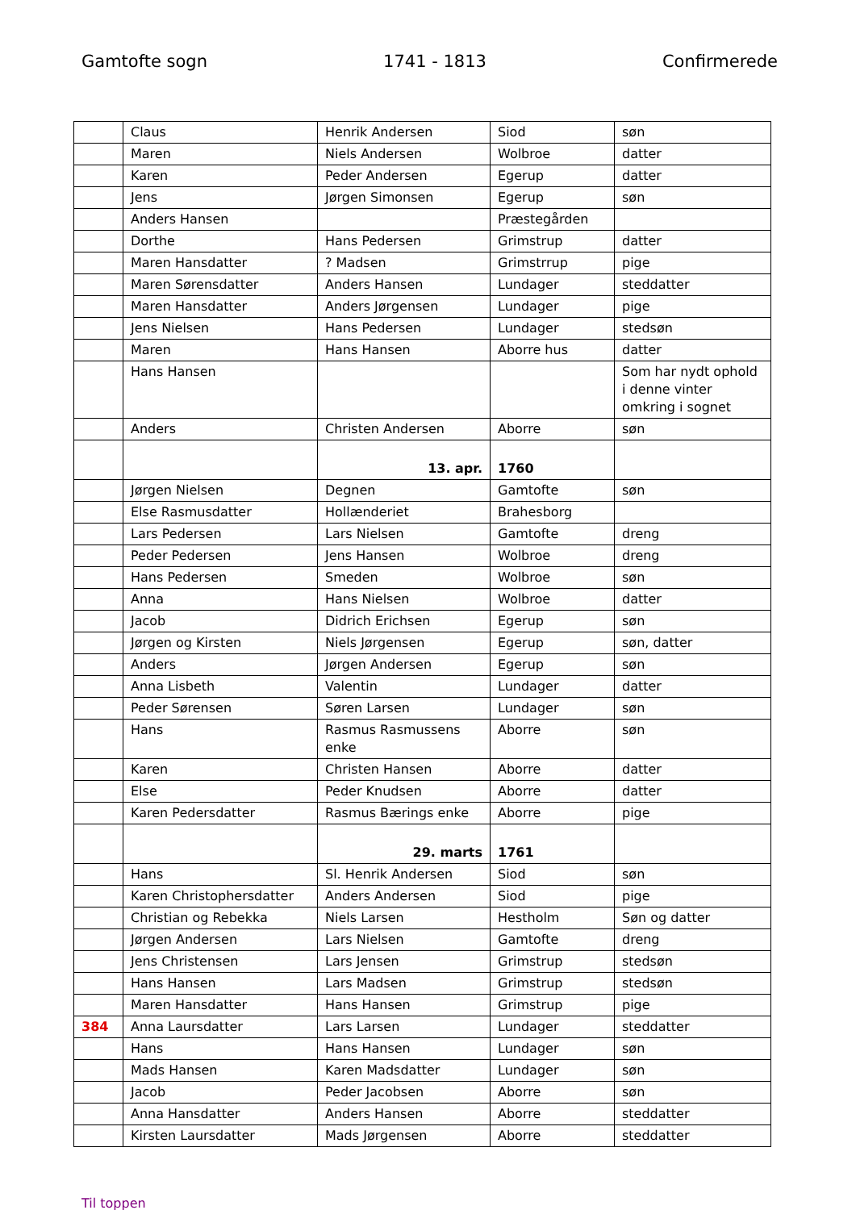Gamtofte sogn 1741 - 1813 Confirmerede
| | Claus | Henrik Andersen | Siod | søn |
| | Maren | Niels Andersen | Wolbroe | datter |
| | Karen | Peder Andersen | Egerup | datter |
| | Jens | Jørgen Simonsen | Egerup | søn |
| | Anders Hansen | | Præstegården | |
| | Dorthe | Hans Pedersen | Grimstrup | datter |
| | Maren Hansdatter | ? Madsen | Grimstrrup | pige |
| | Maren Sørensdatter | Anders Hansen | Lundager | steddatter |
| | Maren Hansdatter | Anders Jørgensen | Lundager | pige |
| | Jens Nielsen | Hans Pedersen | Lundager | stedsøn |
| | Maren | Hans Hansen | Aborre hus | datter |
| | Hans Hansen | | | Som har nydt ophold i denne vinter omkring i sognet |
| | Anders | Christen Andersen | Aborre | søn |
| | | 13. apr. | 1760 | |
| | Jørgen Nielsen | Degnen | Gamtofte | søn |
| | Else Rasmusdatter | Hollænderiet | Brahesborg | |
| | Lars Pedersen | Lars Nielsen | Gamtofte | dreng |
| | Peder Pedersen | Jens Hansen | Wolbroe | dreng |
| | Hans Pedersen | Smeden | Wolbroe | søn |
| | Anna | Hans Nielsen | Wolbroe | datter |
| | Jacob | Didrich Erichsen | Egerup | søn |
| | Jørgen og Kirsten | Niels Jørgensen | Egerup | søn, datter |
| | Anders | Jørgen Andersen | Egerup | søn |
| | Anna Lisbeth | Valentin | Lundager | datter |
| | Peder Sørensen | Søren Larsen | Lundager | søn |
| | Hans | Rasmus Rasmussens enke | Aborre | søn |
| | Karen | Christen Hansen | Aborre | datter |
| | Else | Peder Knudsen | Aborre | datter |
| | Karen Pedersdatter | Rasmus Bærings enke | Aborre | pige |
| | | 29. marts | 1761 | |
| | Hans | Sl. Henrik Andersen | Siod | søn |
| | Karen Christophersdatter | Anders Andersen | Siod | pige |
| | Christian og Rebekka | Niels Larsen | Hestholm | Søn og datter |
| | Jørgen Andersen | Lars Nielsen | Gamtofte | dreng |
| | Jens Christensen | Lars Jensen | Grimstrup | stedsøn |
| | Hans Hansen | Lars Madsen | Grimstrup | stedsøn |
| | Maren Hansdatter | Hans Hansen | Grimstrup | pige |
| 384 | Anna Laursdatter | Lars Larsen | Lundager | steddatter |
| | Hans | Hans Hansen | Lundager | søn |
| | Mads Hansen | Karen Madsdatter | Lundager | søn |
| | Jacob | Peder Jacobsen | Aborre | søn |
| | Anna Hansdatter | Anders Hansen | Aborre | steddatter |
| | Kirsten Laursdatter | Mads Jørgensen | Aborre | steddatter |
Til toppen